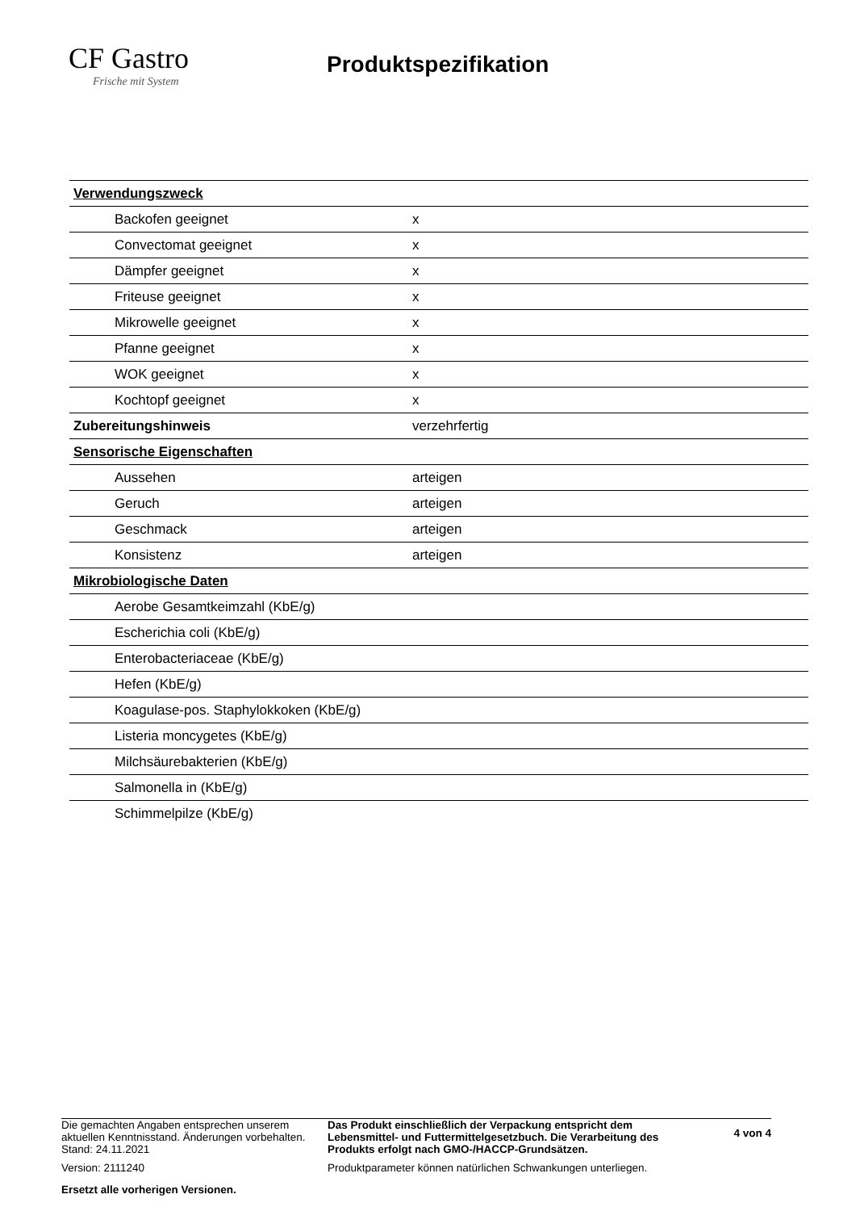CF Gastro
Frische mit System
Produktspezifikation
| Verwendungszweck | | |
| Backofen geeignet | | x |
| Convectomat geeignet | | x |
| Dämpfer geeignet | | x |
| Friteuse geeignet | | x |
| Mikrowelle geeignet | | x |
| Pfanne geeignet | | x |
| WOK geeignet | | x |
| Kochtopf geeignet | | x |
| Zubereitungshinweis | verzehrfertig | |
| Sensorische Eigenschaften | | |
| Aussehen | arteigen | |
| Geruch | arteigen | |
| Geschmack | arteigen | |
| Konsistenz | arteigen | |
| Mikrobiologische Daten | | |
| Aerobe Gesamtkeimzahl (KbE/g) | | |
| Escherichia coli (KbE/g) | | |
| Enterobacteriaceae (KbE/g) | | |
| Hefen (KbE/g) | | |
| Koagulase-pos. Staphylokkoken (KbE/g) | | |
| Listeria moncygetes (KbE/g) | | |
| Milchsäurebakterien (KbE/g) | | |
| Salmonella in (KbE/g) | | |
| Schimmelpilze (KbE/g) | | |
Die gemachten Angaben entsprechen unserem aktuellen Kenntnisstand. Änderungen vorbehalten.
Stand: 24.11.2021
Version: 2111240
Ersetzt alle vorherigen Versionen.
Das Produkt einschließlich der Verpackung entspricht dem Lebensmittel- und Futtermittelgesetzbuch. Die Verarbeitung des Produkts erfolgt nach GMO-/HACCP-Grundsätzen.
Produktparameter können natürlichen Schwankungen unterliegen.
4 von 4